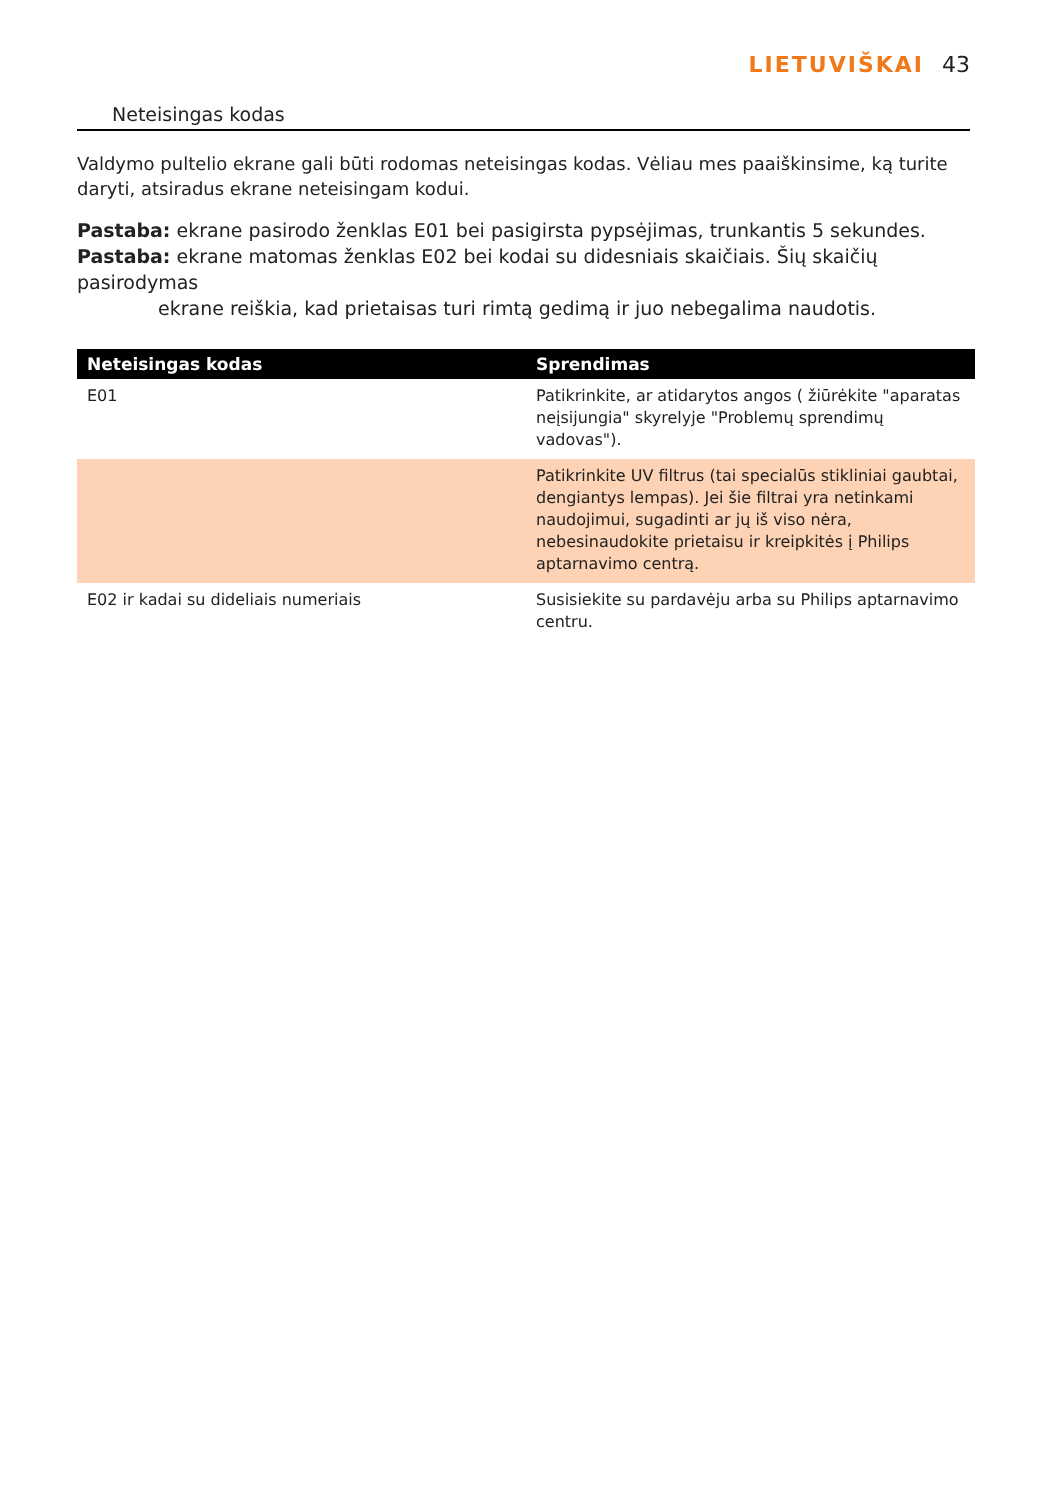LIETUVIŠKAI 43
Neteisingas kodas
Valdymo pultelio ekrane gali būti rodomas neteisingas kodas. Vėliau mes paaiškinsime, ką turite daryti, atsiradus ekrane neteisingam kodui.
Pastaba: ekrane pasirodo ženklas E01 bei pasigirsta pypsėjimas, trunkantis 5 sekundes.
Pastaba: ekrane matomas ženklas E02 bei kodai su didesniais skaičiais. Šių skaičių pasirodymas
ekrane reiškia, kad prietaisas turi rimtą gedimą ir juo nebegalima naudotis.
| Neteisingas kodas | Sprendimas |
| --- | --- |
| E01 | Patikrinkite, ar atidarytos angos ( žiūrėkite "aparatas neįsijungia" skyrelyje "Problemų sprendimų vadovas"). |
| | Patikrinkite UV filtrus (tai specialūs stikliniai gaubtai, dengiantys lempas). Jei šie filtrai yra netinkami naudojimui, sugadinti ar jų iš viso nėra, nebesinaudokite prietaisu ir kreipkitės į Philips aptarnavimo centrą. |
| E02 ir kadai su dideliais numeriais | Susisiekite su pardavėju arba su Philips aptarnavimo centru. |